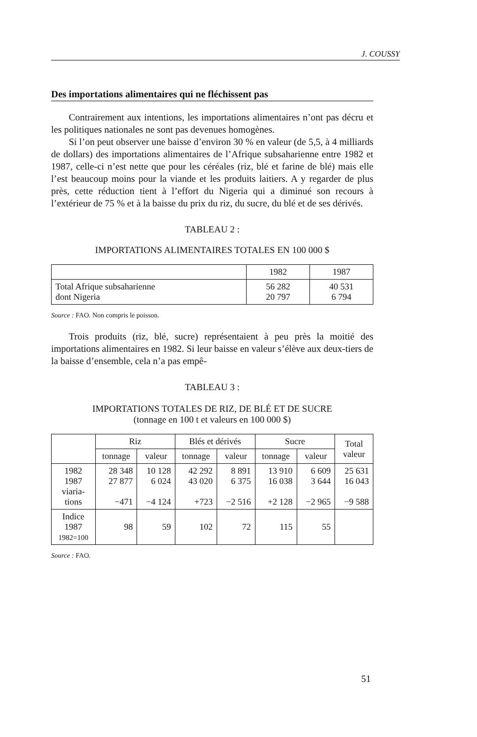J. COUSSY
Des importations alimentaires qui ne fléchissent pas
Contrairement aux intentions, les importations alimentaires n’ont pas décru et les politiques nationales ne sont pas devenues homogènes.
Si l’on peut observer une baisse d’environ 30 % en valeur (de 5,5, à 4 milliards de dollars) des importations alimentaires de l’Afrique subsaharienne entre 1982 et 1987, celle-ci n’est nette que pour les céréales (riz, blé et farine de blé) mais elle l’est beaucoup moins pour la viande et les produits laitiers. A y regarder de plus près, cette réduction tient à l’effort du Nigeria qui a diminué son recours à l’extérieur de 75 % et à la baisse du prix du riz, du sucre, du blé et de ses dérivés.
TABLEAU 2 :
IMPORTATIONS ALIMENTAIRES TOTALES EN 100 000 $
| | 1982 | 1987 |
| --- | --- | --- |
| Total Afrique subsaharienne dont Nigeria | 56 282 20 797 | 40 531 6 794 |
Source : FAO. Non compris le poisson.
Trois produits (riz, blé, sucre) représentaient à peu près la moitié des importations alimentaires en 1982. Si leur baisse en valeur s’élève aux deux-tiers de la baisse d’ensemble, cela n’a pas empê-
TABLEAU 3 :
IMPORTATIONS TOTALES DE RIZ, DE BLÉ ET DE SUCRE
(tonnage en 100 t et valeurs en 100 000 $)
| | Riz | | Blés et dérivés | | Sucre | | Total valeur |
| --- | --- | --- | --- | --- | --- | --- | --- |
| | tonnage | valeur | tonnage | valeur | tonnage | valeur | |
| 1982 1987 viaria- tions | 28 348 27 877 −471 | 10 128 6 024 −4 124 | 42 292 43 020 +723 | 8 891 6 375 −2 516 | 13 910 16 038 +2 128 | 6 609 3 644 −2 965 | 25 631 16 043 −9 588 |
| Indice 1987 1982=100 | 98 | 59 | 102 | 72 | 115 | 55 | |
Source : FAO.
51